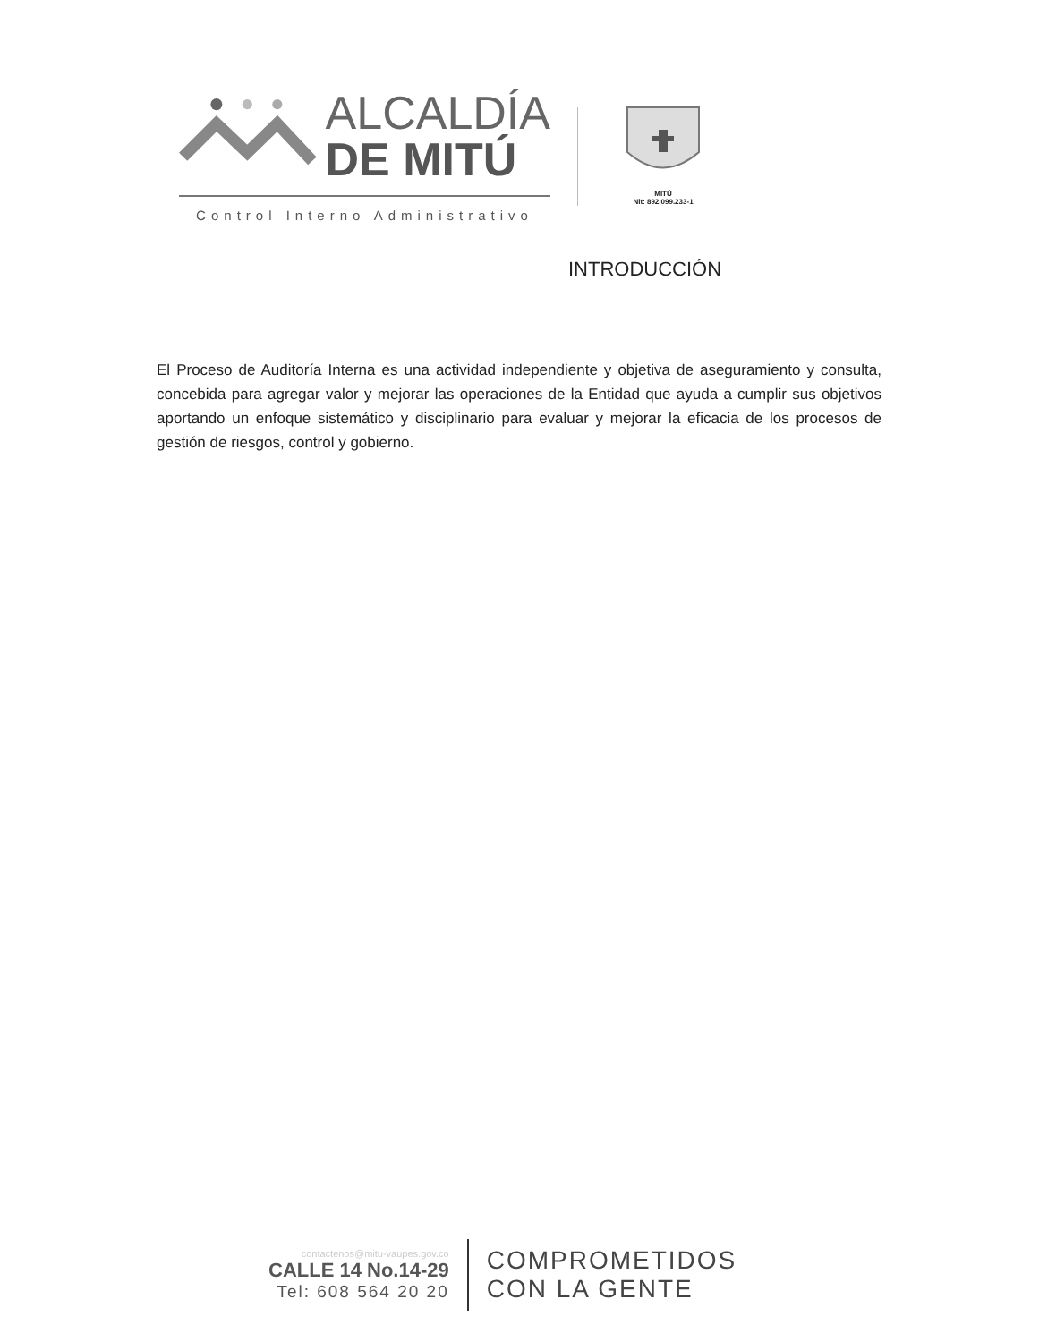ALCALDÍA
DE MITÚ
Control Interno Administrativo
MITÚ
Nit: 892.099.233-1
INTRODUCCIÓN
El Proceso de Auditoría Interna es una actividad independiente y objetiva de aseguramiento y consulta, concebida para agregar valor y mejorar las operaciones de la Entidad que ayuda a cumplir sus objetivos aportando un enfoque sistemático y disciplinario para evaluar y mejorar la eficacia de los procesos de gestión de riesgos, control y gobierno.
contactenos@mitu-vaupes.gov.co
CALLE 14 No.14-29
Tel: 608 564 20 20
COMPROMETIDOS
CON LA GENTE